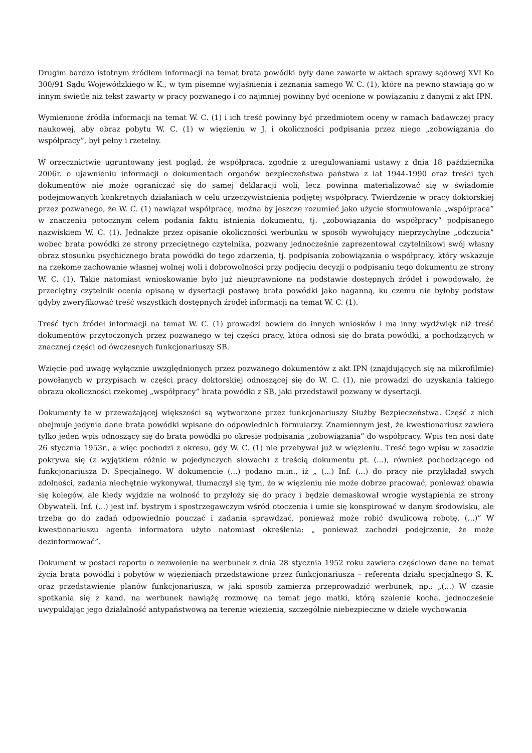Drugim bardzo istotnym źródłem informacji na temat brata powódki były dane zawarte w aktach sprawy sądowej XVI Ko 300/91 Sądu Wojewódzkiego w K., w tym pisemne wyjaśnienia i zeznania samego W. C. (1), które na pewno stawiają go w innym świetle niż tekst zawarty w pracy pozwanego i co najmniej powinny być ocenione w powiązaniu z danymi z akt IPN.
Wymienione źródła informacji na temat W. C. (1) i ich treść powinny być przedmiotem oceny w ramach badawczej pracy naukowej, aby obraz pobytu W. C. (1) w więzieniu w J. i okoliczności podpisania przez niego „zobowiązania do współpracy”, był pełny i rzetelny.
W orzecznictwie ugruntowany jest pogląd, że współpraca, zgodnie z uregulowaniami ustawy z dnia 18 października 2006r. o ujawnieniu informacji o dokumentach organów bezpieczeństwa państwa z lat 1944-1990 oraz treści tych dokumentów nie może ograniczać się do samej deklaracji woli, lecz powinna materializować się w świadomie podejmowanych konkretnych działaniach w celu urzeczywistnienia podjętej współpracy. Twierdzenie w pracy doktorskiej przez pozwanego, że W. C. (1) nawiązał współpracę, można by jeszcze rozumieć jako użycie sformułowania „współpraca” w znaczeniu potocznym celem podania faktu istnienia dokumentu, tj. „zobowiązania do współpracy” podpisanego nazwiskiem W. C. (1). Jednakże przez opisanie okoliczności werbunku w sposób wywołujący nieprzychylne „odczucia” wobec brata powódki ze strony przeciętnego czytelnika, pozwany jednocześnie zaprezentował czytelnikowi swój własny obraz stosunku psychicznego brata powódki do tego zdarzenia, tj. podpisania zobowiązania o współpracy, który wskazuje na rzekome zachowanie własnej wolnej woli i dobrowolności przy podjęciu decyzji o podpisaniu tego dokumentu ze strony W. C. (1). Takie natomiast wnioskowanie było już nieuprawnione na podstawie dostępnych źródeł i powodowało, że przeciętny czytelnik ocenia opisaną w dysertacji postawę brata powódki jako naganną, ku czemu nie byłoby podstaw gdyby zweryfikować treść wszystkich dostępnych źródeł informacji na temat W. C. (1).
Treść tych źródeł informacji na temat W. C. (1) prowadzi bowiem do innych wniosków i ma inny wydźwięk niż treść dokumentów przytoczonych przez pozwanego w tej części pracy, która odnosi się do brata powódki, a pochodzących w znacznej części od ówczesnych funkcjonariuszy SB.
Wzięcie pod uwagę wyłącznie uwzględnionych przez pozwanego dokumentów z akt IPN (znajdujących się na mikrofilmie) powołanych w przypisach w części pracy doktorskiej odnoszącej się do W. C. (1), nie prowadzi do uzyskania takiego obrazu okoliczności rzekomej „współpracy” brata powódki z SB, jaki przedstawił pozwany w dysertacji.
Dokumenty te w przeważającej większości są wytworzone przez funkcjonariuszy Służby Bezpieczeństwa. Część z nich obejmuje jedynie dane brata powódki wpisane do odpowiednich formularzy. Znamiennym jest, że kwestionariusz zawiera tylko jeden wpis odnoszący się do brata powódki po okresie podpisania „zobowiązania” do współpracy. Wpis ten nosi datę 26 stycznia 1953r., a więc pochodzi z okresu, gdy W. C. (1) nie przebywał już w więzieniu. Treść tego wpisu w zasadzie pokrywa się (z wyjątkiem różnic w pojedynczych słowach) z treścią dokumentu pt. (...), również pochodzącego od funkcjonariusza D. Specjalnego. W dokumencie (...) podano m.in., iż „ (...) Inf. (...) do pracy nie przykładał swych zdolności, zadania niechętnie wykonywał, tłumaczył się tym, że w więzieniu nie może dobrze pracować, ponieważ obawia się kolegów, ale kiedy wyjdzie na wolność to przyłoży się do pracy i będzie demaskował wrogie wystąpienia ze strony Obywateli. Inf. (...) jest inf. bystrym i spostrzegawczym wśród otoczenia i umie się konspirować w danym środowisku, ale trzeba go do zadań odpowiednio pouczać i zadania sprawdzać, ponieważ może robić dwulicową robotę. (...)” W kwestionariuszu agenta informatora użyto natomiast określenia: „ ponieważ zachodzi podejrzenie, że może dezinformować”.
Dokument w postaci raportu o zezwolenie na werbunek z dnia 28 stycznia 1952 roku zawiera częściowo dane na temat życia brata powódki i pobytów w więzieniach przedstawione przez funkcjonariusza – referenta działu specjalnego S. K. oraz przedstawienie planów funkcjonariusza, w jaki sposób zamierza przeprowadzić werbunek, np.: „(...) W czasie spotkania się z kand. na werbunek nawiążę rozmowę na temat jego matki, którą szalenie kocha, jednocześnie uwypuklając jego działalność antypaństwową na terenie więzienia, szczególnie niebezpieczne w dziele wychowania